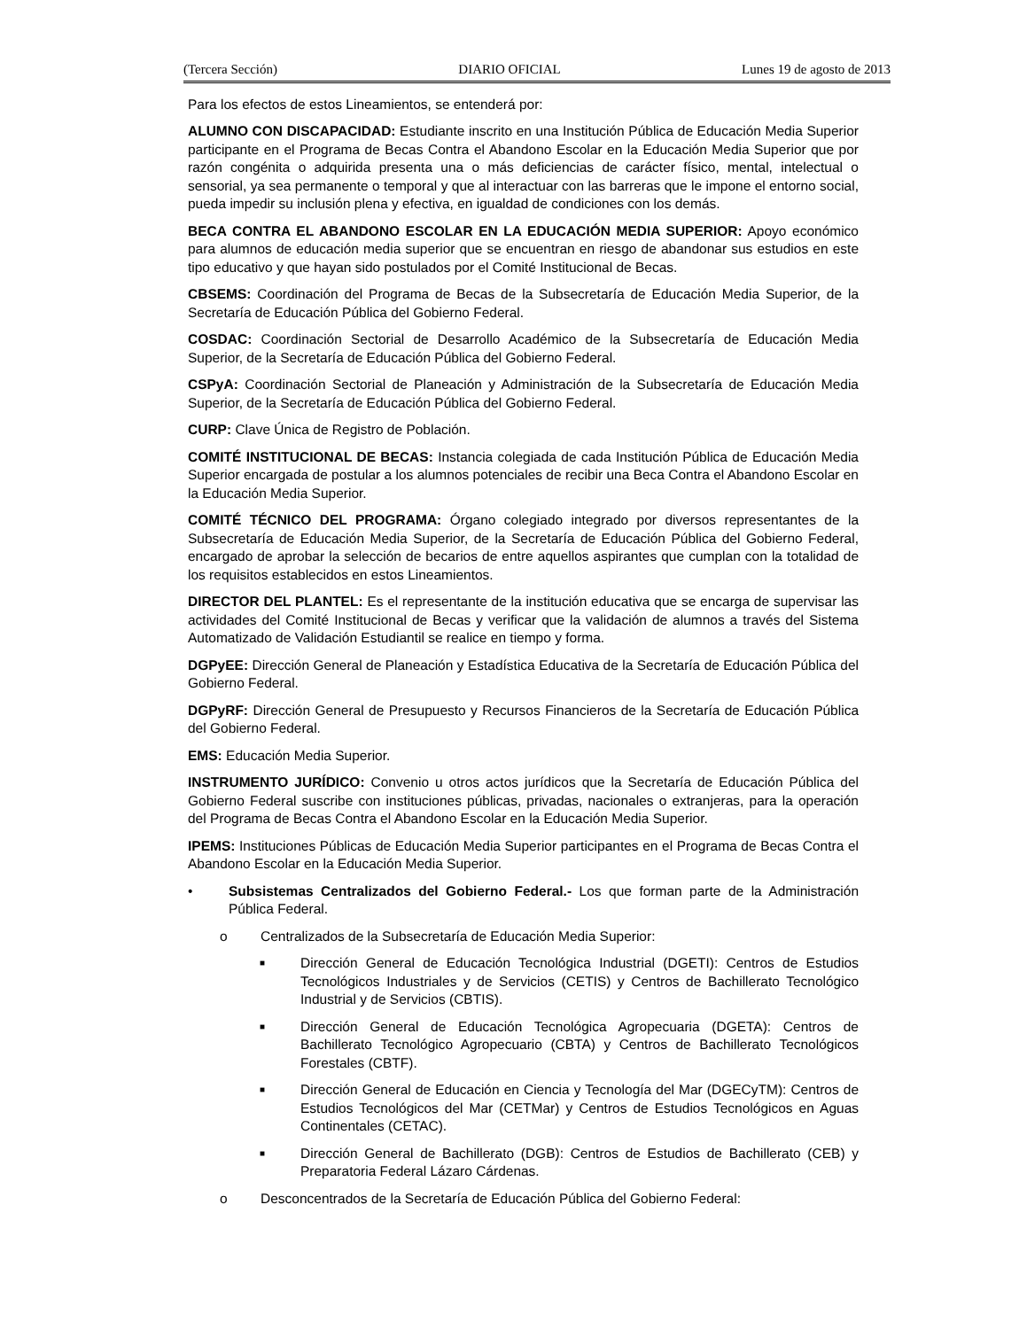(Tercera Sección) DIARIO OFICIAL Lunes 19 de agosto de 2013
Para los efectos de estos Lineamientos, se entenderá por:
ALUMNO CON DISCAPACIDAD: Estudiante inscrito en una Institución Pública de Educación Media Superior participante en el Programa de Becas Contra el Abandono Escolar en la Educación Media Superior que por razón congénita o adquirida presenta una o más deficiencias de carácter físico, mental, intelectual o sensorial, ya sea permanente o temporal y que al interactuar con las barreras que le impone el entorno social, pueda impedir su inclusión plena y efectiva, en igualdad de condiciones con los demás.
BECA CONTRA EL ABANDONO ESCOLAR EN LA EDUCACIÓN MEDIA SUPERIOR: Apoyo económico para alumnos de educación media superior que se encuentran en riesgo de abandonar sus estudios en este tipo educativo y que hayan sido postulados por el Comité Institucional de Becas.
CBSEMS: Coordinación del Programa de Becas de la Subsecretaría de Educación Media Superior, de la Secretaría de Educación Pública del Gobierno Federal.
COSDAC: Coordinación Sectorial de Desarrollo Académico de la Subsecretaría de Educación Media Superior, de la Secretaría de Educación Pública del Gobierno Federal.
CSPyA: Coordinación Sectorial de Planeación y Administración de la Subsecretaría de Educación Media Superior, de la Secretaría de Educación Pública del Gobierno Federal.
CURP: Clave Única de Registro de Población.
COMITÉ INSTITUCIONAL DE BECAS: Instancia colegiada de cada Institución Pública de Educación Media Superior encargada de postular a los alumnos potenciales de recibir una Beca Contra el Abandono Escolar en la Educación Media Superior.
COMITÉ TÉCNICO DEL PROGRAMA: Órgano colegiado integrado por diversos representantes de la Subsecretaría de Educación Media Superior, de la Secretaría de Educación Pública del Gobierno Federal, encargado de aprobar la selección de becarios de entre aquellos aspirantes que cumplan con la totalidad de los requisitos establecidos en estos Lineamientos.
DIRECTOR DEL PLANTEL: Es el representante de la institución educativa que se encarga de supervisar las actividades del Comité Institucional de Becas y verificar que la validación de alumnos a través del Sistema Automatizado de Validación Estudiantil se realice en tiempo y forma.
DGPyEE: Dirección General de Planeación y Estadística Educativa de la Secretaría de Educación Pública del Gobierno Federal.
DGPyRF: Dirección General de Presupuesto y Recursos Financieros de la Secretaría de Educación Pública del Gobierno Federal.
EMS: Educación Media Superior.
INSTRUMENTO JURÍDICO: Convenio u otros actos jurídicos que la Secretaría de Educación Pública del Gobierno Federal suscribe con instituciones públicas, privadas, nacionales o extranjeras, para la operación del Programa de Becas Contra el Abandono Escolar en la Educación Media Superior.
IPEMS: Instituciones Públicas de Educación Media Superior participantes en el Programa de Becas Contra el Abandono Escolar en la Educación Media Superior.
• Subsistemas Centralizados del Gobierno Federal.- Los que forman parte de la Administración Pública Federal.
o Centralizados de la Subsecretaría de Educación Media Superior:
■ Dirección General de Educación Tecnológica Industrial (DGETI): Centros de Estudios Tecnológicos Industriales y de Servicios (CETIS) y Centros de Bachillerato Tecnológico Industrial y de Servicios (CBTIS).
■ Dirección General de Educación Tecnológica Agropecuaria (DGETA): Centros de Bachillerato Tecnológico Agropecuario (CBTA) y Centros de Bachillerato Tecnológicos Forestales (CBTF).
■ Dirección General de Educación en Ciencia y Tecnología del Mar (DGECyTM): Centros de Estudios Tecnológicos del Mar (CETMar) y Centros de Estudios Tecnológicos en Aguas Continentales (CETAC).
■ Dirección General de Bachillerato (DGB): Centros de Estudios de Bachillerato (CEB) y Preparatoria Federal Lázaro Cárdenas.
o Desconcentrados de la Secretaría de Educación Pública del Gobierno Federal: